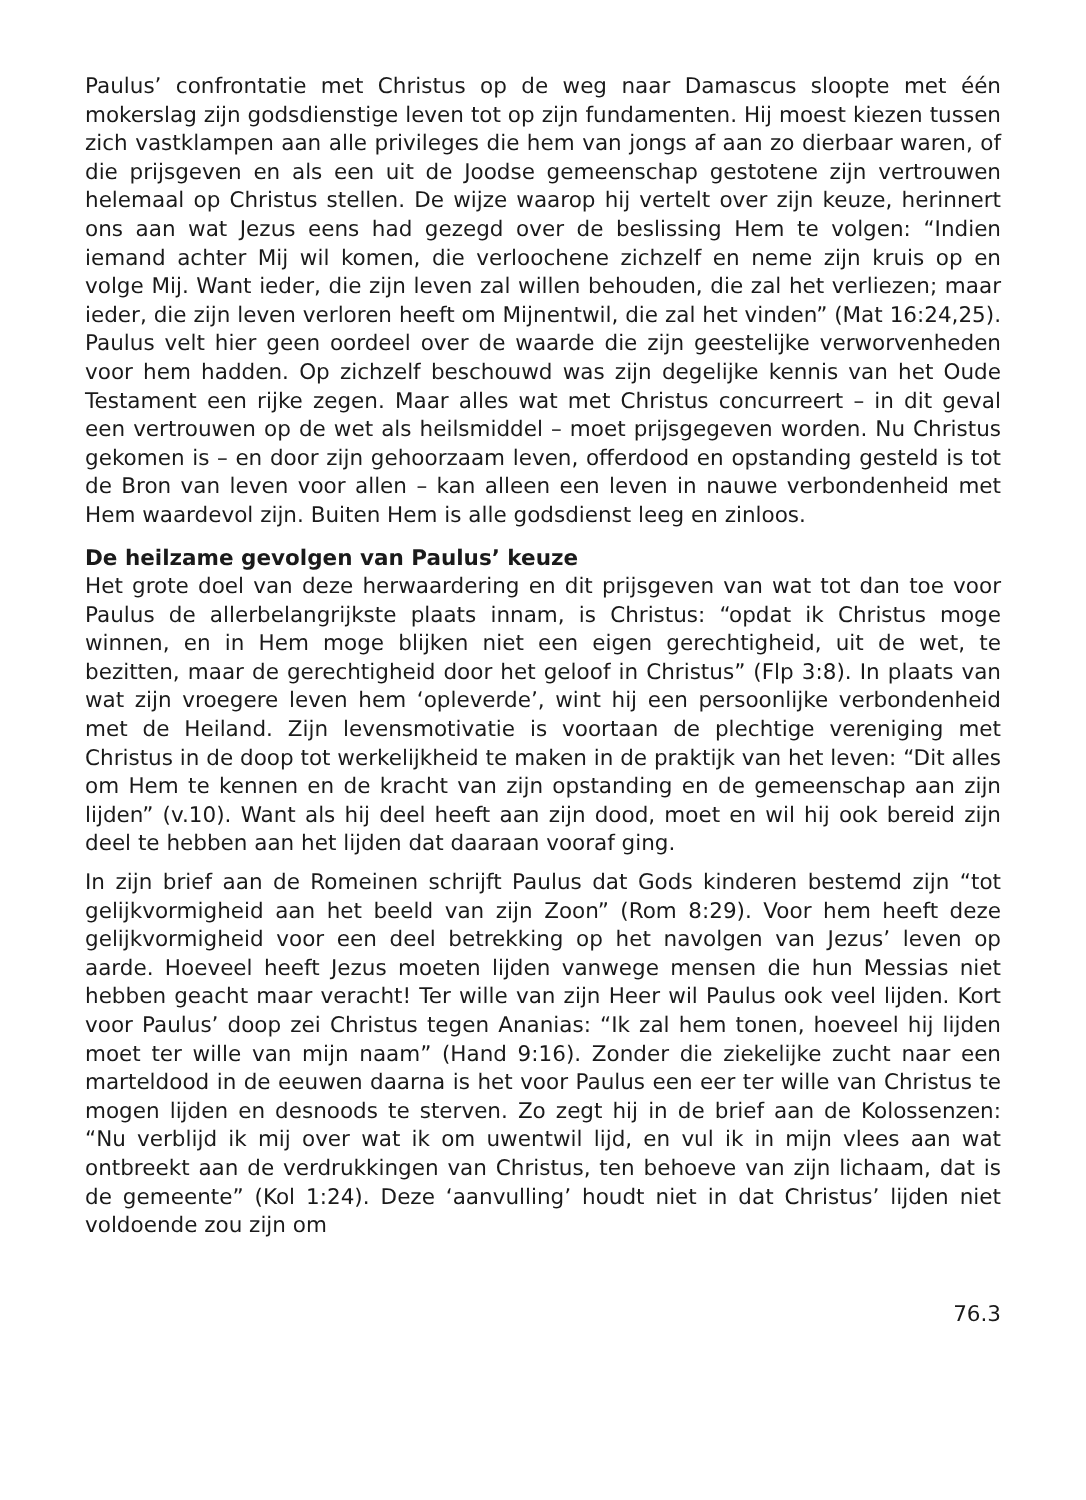Paulus’ confrontatie met Christus op de weg naar Damascus sloopte met één mokerslag zijn godsdienstige leven tot op zijn fundamenten. Hij moest kiezen tussen zich vastklampen aan alle privileges die hem van jongs af aan zo dierbaar waren, of die prijsgeven en als een uit de Joodse gemeenschap gestotene zijn vertrouwen helemaal op Christus stellen. De wijze waarop hij vertelt over zijn keuze, herinnert ons aan wat Jezus eens had gezegd over de beslissing Hem te volgen: “Indien iemand achter Mij wil komen, die verloochene zichzelf en neme zijn kruis op en volge Mij. Want ieder, die zijn leven zal willen behouden, die zal het verliezen; maar ieder, die zijn leven verloren heeft om Mijnentwil, die zal het vinden” (Mat 16:24,25). Paulus velt hier geen oordeel over de waarde die zijn geestelijke verworvenheden voor hem hadden. Op zichzelf beschouwd was zijn degelijke kennis van het Oude Testament een rijke zegen. Maar alles wat met Christus concurreert – in dit geval een vertrouwen op de wet als heilsmiddel – moet prijsgegeven worden. Nu Christus gekomen is – en door zijn gehoorzaam leven, offerdood en opstanding gesteld is tot de Bron van leven voor allen – kan alleen een leven in nauwe verbondenheid met Hem waardevol zijn. Buiten Hem is alle godsdienst leeg en zinloos.
De heilzame gevolgen van Paulus’ keuze
Het grote doel van deze herwaardering en dit prijsgeven van wat tot dan toe voor Paulus de allerbelangrijkste plaats innam, is Christus: “opdat ik Christus moge winnen, en in Hem moge blijken niet een eigen gerechtigheid, uit de wet, te bezitten, maar de gerechtigheid door het geloof in Christus” (Flp 3:8). In plaats van wat zijn vroegere leven hem ‘opleverde’, wint hij een persoonlijke verbondenheid met de Heiland. Zijn levensmotivatie is voortaan de plechtige vereniging met Christus in de doop tot werkelijkheid te maken in de praktijk van het leven: “Dit alles om Hem te kennen en de kracht van zijn opstanding en de gemeenschap aan zijn lijden” (v.10). Want als hij deel heeft aan zijn dood, moet en wil hij ook bereid zijn deel te hebben aan het lijden dat daaraan vooraf ging.
In zijn brief aan de Romeinen schrijft Paulus dat Gods kinderen bestemd zijn “tot gelijkvormigheid aan het beeld van zijn Zoon” (Rom 8:29). Voor hem heeft deze gelijkvormigheid voor een deel betrekking op het navolgen van Jezus’ leven op aarde. Hoeveel heeft Jezus moeten lijden vanwege mensen die hun Messias niet hebben geacht maar veracht! Ter wille van zijn Heer wil Paulus ook veel lijden. Kort voor Paulus’ doop zei Christus tegen Ananias: “Ik zal hem tonen, hoeveel hij lijden moet ter wille van mijn naam” (Hand 9:16). Zonder die ziekelijke zucht naar een marteldood in de eeuwen daarna is het voor Paulus een eer ter wille van Christus te mogen lijden en desnoods te sterven. Zo zegt hij in de brief aan de Kolossenzen: “Nu verblijd ik mij over wat ik om uwentwil lijd, en vul ik in mijn vlees aan wat ontbreekt aan de verdrukkingen van Christus, ten behoeve van zijn lichaam, dat is de gemeente” (Kol 1:24). Deze ‘aanvulling’ houdt niet in dat Christus’ lijden niet voldoende zou zijn om
76.3